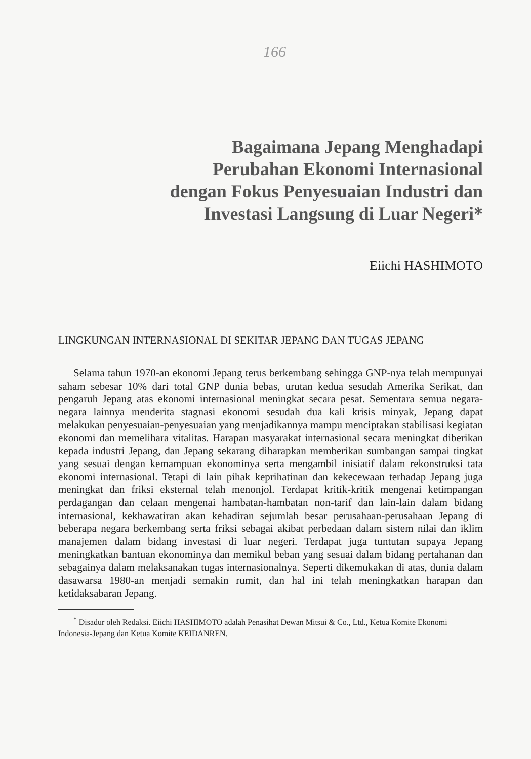166
Bagaimana Jepang Menghadapi
Perubahan Ekonomi Internasional
dengan Fokus Penyesuaian Industri dan
Investasi Langsung di Luar Negeri*
Eiichi HASHIMOTO
LINGKUNGAN INTERNASIONAL DI SEKITAR JEPANG DAN TUGAS JEPANG
Selama tahun 1970-an ekonomi Jepang terus berkembang sehingga GNP-nya telah mempunyai saham sebesar 10% dari total GNP dunia bebas, urutan kedua sesudah Amerika Serikat, dan pengaruh Jepang atas ekonomi internasional meningkat secara pesat. Sementara semua negara-negara lainnya menderita stagnasi ekonomi sesudah dua kali krisis minyak, Jepang dapat melakukan penyesuaian-penyesuaian yang menjadikannya mampu menciptakan stabilisasi kegiatan ekonomi dan memelihara vitalitas. Harapan masyarakat internasional secara meningkat diberikan kepada industri Jepang, dan Jepang sekarang diharapkan memberikan sumbangan sampai tingkat yang sesuai dengan kemampuan ekonominya serta mengambil inisiatif dalam rekonstruksi tata ekonomi internasional. Tetapi di lain pihak keprihatinan dan kekecewaan terhadap Jepang juga meningkat dan friksi eksternal telah menonjol. Terdapat kritik-kritik mengenai ketimpangan perdagangan dan celaan mengenai hambatan-hambatan non-tarif dan lain-lain dalam bidang internasional, kekhawatiran akan kehadiran sejumlah besar perusahaan-perusahaan Jepang di beberapa negara berkembang serta friksi sebagai akibat perbedaan dalam sistem nilai dan iklim manajemen dalam bidang investasi di luar negeri. Terdapat juga tuntutan supaya Jepang meningkatkan bantuan ekonominya dan memikul beban yang sesuai dalam bidang pertahanan dan sebagainya dalam melaksanakan tugas internasionalnya. Seperti dikemukakan di atas, dunia dalam dasawarsa 1980-an menjadi semakin rumit, dan hal ini telah meningkatkan harapan dan ketidaksabaran Jepang.
<sup>*</sup> Disadur oleh Redaksi. Eiichi HASHIMOTO adalah Penasihat Dewan Mitsui & Co., Ltd., Ketua Komite Ekonomi Indonesia-Jepang dan Ketua Komite KEIDANREN.